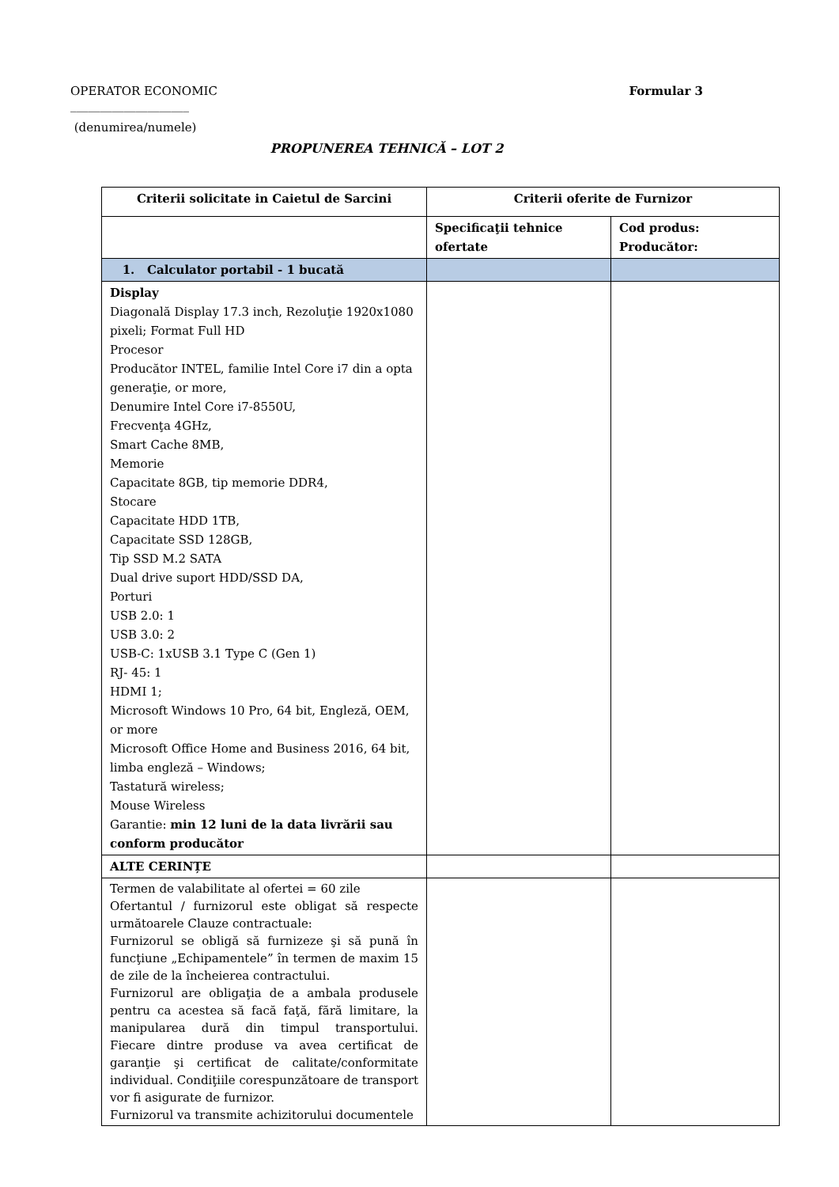OPERATOR ECONOMIC Formular 3
____________________
(denumirea/numele)
PROPUNEREA TEHNICĂ – LOT 2
| Criterii solicitate in Caietul de Sarcini | Criterii oferite de Furnizor | |
| --- | --- | --- |
| | Specificaţii tehnice ofertate | Cod produs: Producător: |
| 1. Calculator portabil - 1 bucată | | |
| Display Diagonală Display 17.3 inch, Rezoluţie 1920x1080 pixeli; Format Full HD Procesor Producător INTEL, familie Intel Core i7 din a opta generaţie, or more, Denumire Intel Core i7-8550U, Frecvenţa 4GHz, Smart Cache 8MB, Memorie Capacitate 8GB, tip memorie DDR4, Stocare Capacitate HDD 1TB, Capacitate SSD 128GB, Tip SSD M.2 SATA Dual drive suport HDD/SSD DA, Porturi USB 2.0: 1 USB 3.0: 2 USB-C: 1xUSB 3.1 Type C (Gen 1) RJ- 45: 1 HDMI 1; Microsoft Windows 10 Pro, 64 bit, Engleză, OEM, or more Microsoft Office Home and Business 2016, 64 bit, limba engleză – Windows; Tastatură wireless; Mouse Wireless Garantie: min 12 luni de la data livrării sau conform producător | | |
| ALTE CERINȚE | | |
| Termen de valabilitate al ofertei = 60 zile Ofertantul / furnizorul este obligat să respecte următoarele Clauze contractuale: Furnizorul se obligă să furnizeze şi să pună în funcţiune „Echipamentele” în termen de maxim 15 de zile de la încheierea contractului. Furnizorul are obligaţia de a ambala produsele pentru ca acestea să facă faţă, fără limitare, la manipularea dură din timpul transportului. Fiecare dintre produse va avea certificat de garanţie şi certificat de calitate/conformitate individual. Condiţiile corespunzătoare de transport vor fi asigurate de furnizor. Furnizorul va transmite achizitorului documentele | | |